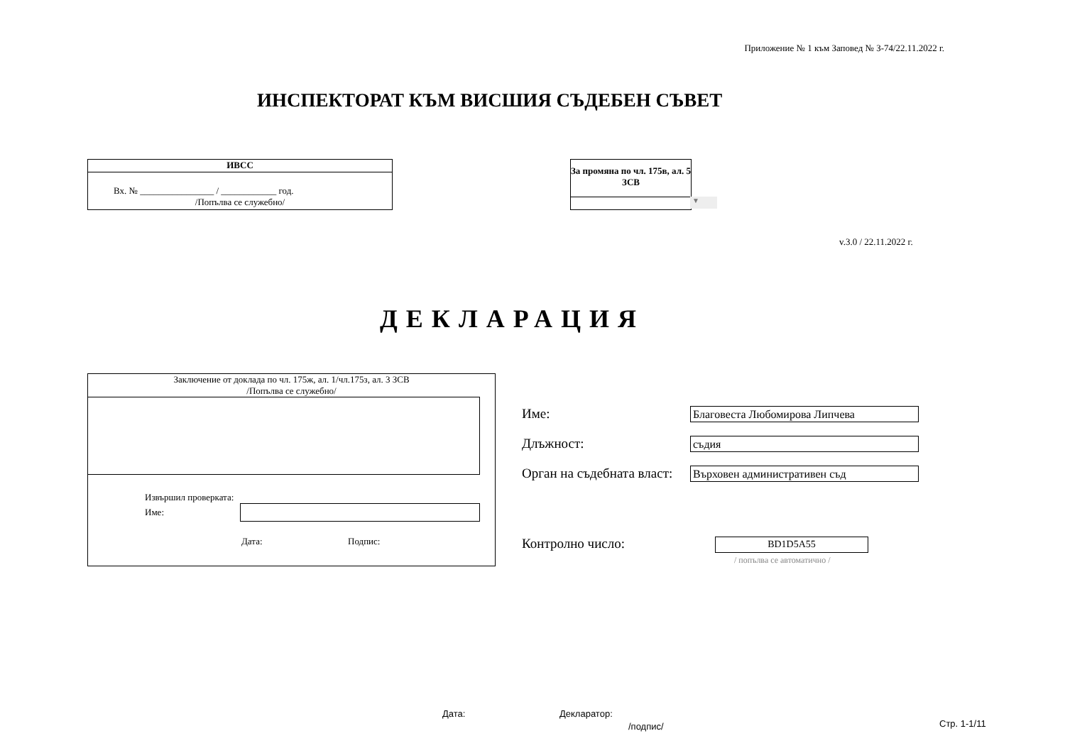Приложение № 1 към Заповед № З-74/22.11.2022 г.
ИНСПЕКТОРАТ КЪМ ВИСШИЯ СЪДЕБЕН СЪВЕТ
ИВСС
Вх. № ________________ / ____________ год.
/Попълва се служебно/
За промяна по чл. 175в, ал. 5 ЗСВ
▼
v.3.0 / 22.11.2022 г.
ДЕКЛАРАЦИЯ
Заключение от доклада по чл. 175ж, ал. 1/чл.175з, ал. 3 ЗСВ
/Попълва се служебно/
Извършил проверката:
Име:
Дата: Подпис:
Име:
Благовеста Любомирова Липчева
Длъжност:
съдия
Орган на съдебната власт:
Върховен административен съд
Контролно число: BD1D5A55
/ попълва се автоматично /
Дата: Декларатор:
Стр. 1-1/11
/подпис/